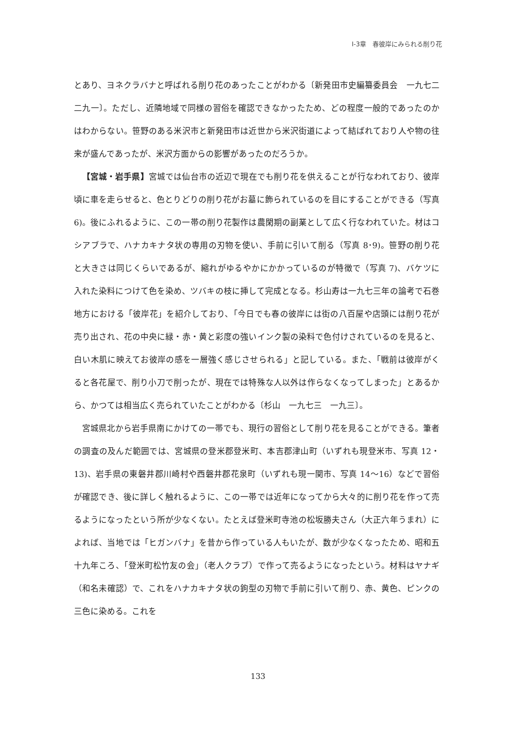Ⅰ-3章　春彼岸にみられる削り花
とあり、ヨネクラバナと呼ばれる削り花のあったことがわかる〔新発田市史編纂委員会　一九七二　二九一〕。ただし、近隣地域で同様の習俗を確認できなかったため、どの程度一般的であったのかはわからない。笹野のある米沢市と新発田市は近世から米沢街道によって結ばれており人や物の往来が盛んであったが、米沢方面からの影響があったのだろうか。
【宮城・岩手県】宮城では仙台市の近辺で現在でも削り花を供えることが行なわれており、彼岸頃に車を走らせると、色とりどりの削り花がお墓に飾られているのを目にすることができる（写真 6)。後にふれるように、この一帯の削り花製作は農閑期の副業として広く行なわれていた。材はコシアブラで、ハナカキナタ状の専用の刃物を使い、手前に引いて削る（写真 8･9)。笹野の削り花と大きさは同じくらいであるが、縮れがゆるやかにかかっているのが特徴で（写真 7)、バケツに入れた染料につけて色を染め、ツバキの枝に挿して完成となる。杉山寿は一九七三年の論考で石巻地方における「彼岸花」を紹介しており、「今日でも春の彼岸には街の八百屋や店頭には削り花が売り出され、花の中央に緑・赤・黄と彩度の強いインク製の染料で色付けされているのを見ると、白い木肌に映えてお彼岸の感を一層強く感じさせられる」と記している。また、「戦前は彼岸がくると各花屋で、削り小刀で削ったが、現在では特殊な人以外は作らなくなってしまった」とあるから、かつては相当広く売られていたことがわかる〔杉山　一九七三　一九三〕。
宮城県北から岩手県南にかけての一帯でも、現行の習俗として削り花を見ることができる。筆者の調査の及んだ範囲では、宮城県の登米郡登米町、本吉郡津山町（いずれも現登米市、写真 12・13)、岩手県の東磐井郡川崎村や西磐井郡花泉町（いずれも現一関市、写真 14～16）などで習俗が確認でき、後に詳しく触れるように、この一帯では近年になってから大々的に削り花を作って売るようになったという所が少なくない。たとえば登米町寺池の松坂勝夫さん（大正六年うまれ）によれば、当地では「ヒガンバナ」を昔から作っている人もいたが、数が少なくなったため、昭和五十九年ころ、「登米町松竹友の会」（老人クラブ）で作って売るようになったという。材料はヤナギ（和名未確認）で、これをハナカキナタ状の鉤型の刃物で手前に引いて削り、赤、黄色、ピンクの三色に染める。これを
133